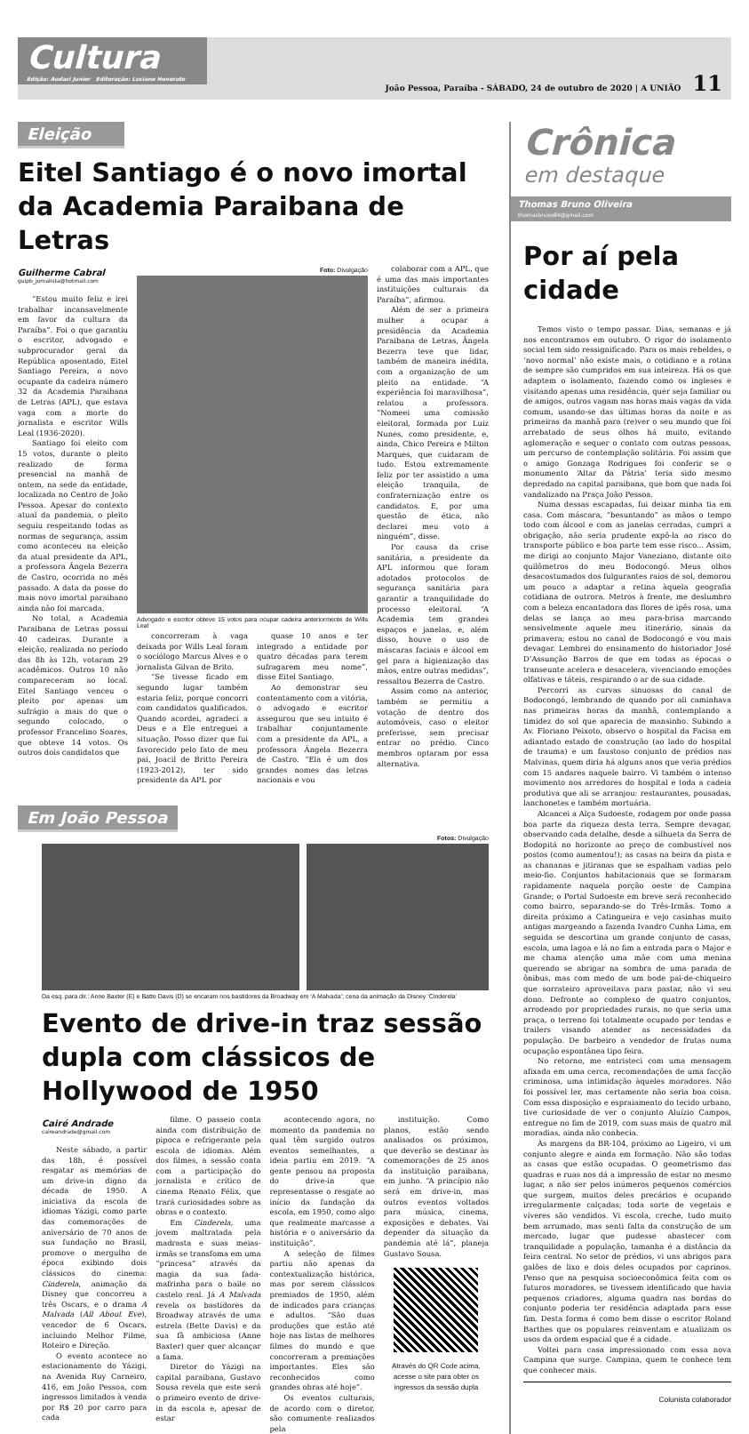Cultura
Edição: Audaci Junior Editoração: Luciano Honorato
João Pessoa, Paraíba - SÁBADO, 24 de outubro de 2020 | A UNIÃO 11
Eleição
Eitel Santiago é o novo imortal da Academia Paraibana de Letras
Guilherme Cabral
guipb_jornalista@hotmail.com
“Estou muito feliz e irei trabalhar incansavelmente em favor da cultura da Paraíba”. Foi o que garantiu o escritor, advogado e subprocurador geral da República aposentado, Eitel Santiago Pereira, o novo ocupante da cadeira número 32 da Academia Paraibana de Letras (APL), que estava vaga com a morte do jornalista e escritor Wills Leal (1936-2020).
Santiago foi eleito com 15 votos, durante o pleito realizado de forma presencial na manhã de ontem, na sede da entidade, localizada no Centro de João Pessoa. Apesar do contexto atual da pandemia, o pleito seguiu respeitando todas as normas de segurança, assim como aconteceu na eleição da atual presidente da APL, a professora Ângela Bezerra de Castro, ocorrida no mês passado. A data da posse do mais novo imortal paraibano ainda não foi marcada.
No total, a Academia Paraibana de Letras possui 40 cadeiras. Durante a eleição, realizada no período das 8h às 12h, votaram 29 acadêmicos. Outros 10 não compareceram ao local. Eitel Santiago venceu o pleito por apenas um sufrágio a mais do que o segundo colocado, o professor Francelino Soares, que obteve 14 votos. Os outros dois candidatos que
Foto: Divulgação
Advogado e escritor obteve 15 votos para ocupar cadeira anteriormente de Wills Leal
concorreram à vaga deixada por Wills Leal foram o sociólogo Marcus Alves e o jornalista Gilvan de Brito.
“Se tivesse ficado em segundo lugar também estaria feliz, porque concorri com candidatos qualificados. Quando acordei, agradeci a Deus e a Ele entreguei a situação. Posso dizer que fui favorecido pelo fato de meu pai, Joacil de Britto Pereira (1923-2012), ter sido presidente da APL por
quase 10 anos e ter integrado a entidade por quatro décadas para terem sufragarem meu nome”, disse Eitel Santiago.
Ao demonstrar seu contentamento com a vitória, o advogado e escritor assegurou que seu intuito é trabalhar conjuntamente com a presidente da APL, a professora Ângela Bezerra de Castro. “Ela é um dos grandes nomes das letras nacionais e vou
colaborar com a APL, que é uma das mais importantes instituições culturais da Paraíba”, afirmou.
Além de ser a primeira mulher a ocupar a presidência da Academia Paraibana de Letras, Ângela Bezerra teve que lidar, também de maneira inédita, com a organização de um pleito na entidade. “A experiência foi maravilhosa”, relatou a professora. “Nomeei uma comissão eleitoral, formada por Luiz Nunes, como presidente, e, ainda, Chico Pereira e Milton Marques, que cuidaram de tudo. Estou extremamente feliz por ter assistido a uma eleição tranquila, de confraternização entre os candidatos. E, por uma questão de ética, não declarei meu voto a ninguém”, disse.
Por causa da crise sanitária, a presidente da APL informou que foram adotados protocolos de segurança sanitária para garantir a tranquilidade do processo eleitoral. “A Academia tem grandes espaços e janelas, e, além disso, houve o uso de máscaras faciais e álcool em gel para a higienização das mãos, entre outras medidas”, ressaltou Bezerra de Castro.
Assim como na anterior, também se permitiu a votação de dentro dos automóveis, caso o eleitor preferisse, sem precisar entrar no prédio. Cinco membros optaram por essa alternativa.
Em João Pessoa
Fotos: Divulgação
Da esq. para dir.: Anne Baxter (E) e Batte Davis (D) se encaram nos bastidores da Broadway em ‘A Malvada’; cena da animação da Disney ‘Cinderela’
Evento de drive-in traz sessão dupla com clássicos de Hollywood de 1950
Cairé Andrade
caireandrade@gmail.com
Neste sábado, a partir das 18h, é possível resgatar as memórias de um drive-in digno da década de 1950. A iniciativa da escola de idiomas Yázigi, como parte das comemorações de aniversário de 70 anos de sua fundação no Brasil, promove o mergulho de época exibindo dois clássicos do cinema: Cinderela, animação da Disney que concorreu a três Oscars, e o drama A Malvada (All About Eve), vencedor de 6 Oscars, incluindo Melhor Filme, Roteiro e Direção.
O evento acontece no estacionamento do Yázigi, na Avenida Ruy Carneiro, 416, em João Pessoa, com ingressos limitados à venda por R$ 20 por carro para cada
filme. O passeio conta ainda com distribuição de pipoca e refrigerante pela escola de idiomas. Além dos filmes, a sessão conta com a participação do jornalista e crítico de cinema Renato Félix, que trará curiosidades sobre as obras e o contexto.
Em Cinderela, uma jovem maltratada pela madrasta e suas meias-irmãs se transfoma em uma “princesa” através da magia da sua fada-mafrinha para o baile no castelo real. Já A Malvada revela os bastidores da Broadway através de uma estrela (Bette Davis) e da sua fã ambiciosa (Anne Baxter) quer quer alcançar a fama.
Diretor do Yázigi na capital paraibana, Gustavo Sousa revela que este será o primeiro evento de drive-in da escola e, apesar de estar
acontecendo agora, no momento da pandemia no qual têm surgido outros eventos semelhantes, a ideia partiu em 2019. “A gente pensou na proposta do drive-in que representasse o resgate ao início da fundação da escola, em 1950, como algo que realmente marcasse a história e o aniversário da instituição”.
A seleção de filmes partiu não apenas da contextualização histórica, mas por serem clássicos premiados de 1950, além de indicados para crianças e adultos. “São duas produções que estão até hoje nas listas de melhores filmes do mundo e que concorreram a premiações importantes. Eles são reconhecidos como grandes obras até hoje”.
Os eventos culturais, de acordo com o diretor, são comumente realizados pela
instituição. Como planos, estão sendo analisados os próximos, que deverão se destinar às comemorações de 25 anos da instituição paraibana, em junho. “A princípio não será em drive-in, mas outros eventos voltados para música, cinema, exposições e debates. Vai depender da situação da pandemia até lá”, planeja Gustavo Sousa.
Através do QR Code acima, acesse o site para obter os ingressos da sessão dupla
Crônica
em destaque
Thomas Bruno Oliveira
thomasbruno84@gmail.com
Por aí pela cidade
Temos visto o tempo passar. Dias, semanas e já nos encontramos em outubro. O rigor do isolamento social tem sido ressignificado. Para os mais rebeldes, o ‘novo normal’ não existe mais, o cotidiano e a rotina de sempre são cumpridos em sua inteireza. Há os que adaptem o isolamento, fazendo como os ingleses e visitando apenas uma residência, quer seja familiar ou de amigos, outros vagam nas horas mais vagas da vida comum, usando-se das últimas horas da noite e as primeiras da manhã para (re)ver o seu mundo que foi arrebatado de seus olhos há muito, evitando aglomeração e sequer o contato com outras pessoas, um percurso de contemplação solitária. Foi assim que o amigo Gonzaga Rodrigues foi conferir se o monumento ‘Altar da Pátria’ teria sido mesmo depredado na capital paraibana, que bom que nada foi vandalizado na Praça João Pessoa.
Numa dessas escapadas, fui deixar minha tia em casa. Com máscara, “besuntando” as mãos o tempo todo com álcool e com as janelas cerradas, cumpri a obrigação, não seria prudente expô-la ao risco do transporte público e boa parte tem esse risco... Assim, me dirigi ao conjunto Major Vaneziano, distante oito quilômetros do meu Bodocongó. Meus olhos desacostumados dos fulgurantes raios de sol, demorou um pouco a adaptar a retina àquela geografia cotidiana de outrora. Metros à frente, me deslumbro com a beleza encantadora das flores de ipês rosa, uma delas se lança ao meu para-brisa marcando sensivelmente aquele meu itinerário, sinais da primavera; estou no canal de Bodocongó e vou mais devagar. Lembrei do ensinamento do historiador José D’Assunção Barros de que em todas as épocas o transeunte acelera e desacelera, vivenciando emoções olfativas e táteis, respirando o ar de sua cidade.
Percorri as curvas sinuosas do canal de Bodocongó, lembrando de quando por ali caminhava nas primeiras horas da manhã, contemplando a timidez do sol que aparecia de mansinho. Subindo a Av. Floriano Peixoto, observo o hospital da Facisa em adiantado estado de construção (ao lado do hospital de trauma) e um faustoso conjunto de prédios nas Malvinas, quem diria há alguns anos que veria prédios com 15 andares naquele bairro. Vi também o intenso movimento nos arredores do hospital e toda a cadeia produtiva que ali se arranjou: restaurantes, pousadas, lanchonetes e também mortuária.
Alcancei a Alça Sudoeste, rodagem por onde passa boa parte da riqueza desta terra. Sempre devagar, observando cada detalhe, desde a silhueta da Serra de Bodopitá no horizonte ao preço de combustível nos postos (como aumentou!); as casas na beira da pista e as chananas e jitiranas que se espalham vadias pelo meio-fio. Conjuntos habitacionais que se formaram rapidamente naquela porção oeste de Campina Grande; o Portal Sudoeste em breve será reconhecido como bairro, separando-se do Três-Irmãs. Tomo a direita próximo a Catingueira e vejo casinhas muito antigas margeando a fazenda Ivandro Cunha Lima, em seguida se descortina um grande conjunto de casas, escola, uma lagoa e lá no fim a entrada para o Major e me chama atenção uma mãe com uma menina querendo se abrigar na sombra de uma parada de ônibus, mas com medo de um bode pai-de-chiqueiro que sorrateiro aproveitava para pastar, não vi seu dono. Defronte ao complexo de quatro conjuntos, arrodeado por propriedades rurais, no que seria uma praça, o terreno foi totalmente ocupado por tendas e trailers visando atender as necessidades da população. De barbeiro a vendedor de frutas numa ocupação espontânea tipo feira.
No retorno, me entristeci com uma mensagem afixada em uma cerca, recomendações de uma facção criminosa, uma intimidação àqueles moradores. Não foi possível ler, mas certamente não seria boa coisa. Com essa disposição e espraiamento do tecido urbano, tive curiosidade de ver o conjunto Aluízio Campos, entregue no fim de 2019, com suas mais de quatro mil moradias, ainda não conhecia.
Às margens da BR-104, próximo ao Ligeiro, vi um conjunto alegre e ainda em formação. Não são todas as casas que estão ocupadas. O geometrismo das quadras e ruas nos dá a impressão de estar no mesmo lugar, a não ser pelos inúmeros pequenos comércios que surgem, muitos deles precários e ocupando irregularmente calçadas; toda sorte de vegetais e víveres são vendidos. Vi escola, creche, tudo muito bem arrumado, mas senti falta da construção de um mercado, lugar que pudesse abastecer com tranquilidade a população, tamanha é a distância da feira central. No setor de prédios, vi uns abrigos para galões de lixo e dois deles ocupados por caprinos. Penso que na pesquisa socioeconômica feita com os futuros moradores, se tivessem identificado que havia pequenos criadores, alguma quadra nas bordas do conjunto poderia ter residência adaptada para esse fim. Desta forma é como bem disse o escritor Roland Barthes que os populares reinventam e atualizam os usos da ordem espacial que é a cidade.
Voltei para casa impressionado com essa nova Campina que surge. Campina, quem te conhece tem que conhecer mais.
Colunista colaborador